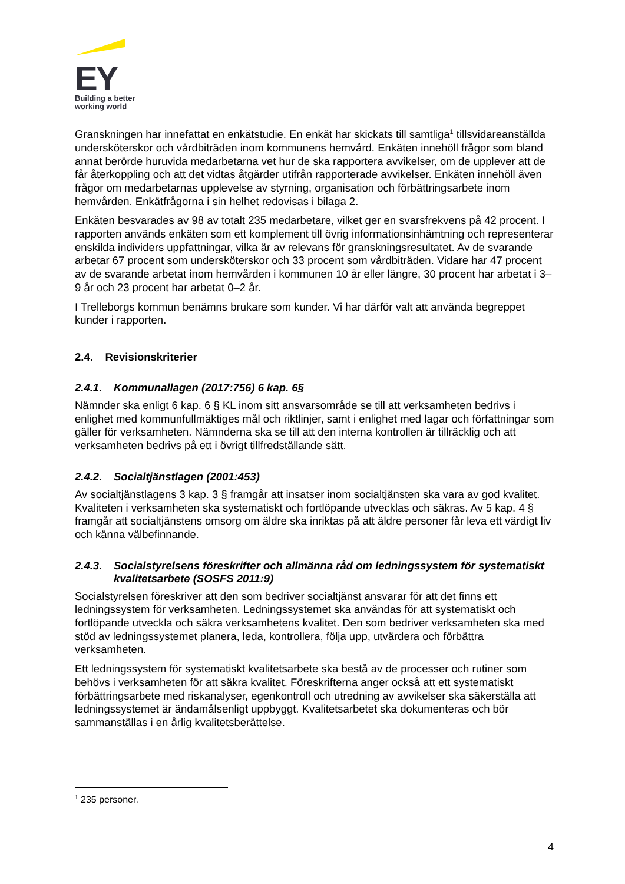EY
Building a better
working world
Granskningen har innefattat en enkätstudie. En enkät har skickats till samtliga<sup>1</sup> tillsvidareanställda undersköterskor och vårdbiträden inom kommunens hemvård. Enkäten innehöll frågor som bland annat berörde huruvida medarbetarna vet hur de ska rapportera avvikelser, om de upplever att de får återkoppling och att det vidtas åtgärder utifrån rapporterade avvikelser. Enkäten innehöll även frågor om medarbetarnas upplevelse av styrning, organisation och förbättringsarbete inom hemvården. Enkätfrågorna i sin helhet redovisas i bilaga 2.
Enkäten besvarades av 98 av totalt 235 medarbetare, vilket ger en svarsfrekvens på 42 procent. I rapporten används enkäten som ett komplement till övrig informationsinhämtning och representerar enskilda individers uppfattningar, vilka är av relevans för granskningsresultatet. Av de svarande arbetar 67 procent som undersköterskor och 33 procent som vårdbiträden. Vidare har 47 procent av de svarande arbetat inom hemvården i kommunen 10 år eller längre, 30 procent har arbetat i 3–9 år och 23 procent har arbetat 0–2 år.
I Trelleborgs kommun benämns brukare som kunder. Vi har därför valt att använda begreppet kunder i rapporten.
2.4. Revisionskriterier
2.4.1. Kommunallagen (2017:756) 6 kap. 6§
Nämnder ska enligt 6 kap. 6 § KL inom sitt ansvarsområde se till att verksamheten bedrivs i enlighet med kommunfullmäktiges mål och riktlinjer, samt i enlighet med lagar och författningar som gäller för verksamheten. Nämnderna ska se till att den interna kontrollen är tillräcklig och att verksamheten bedrivs på ett i övrigt tillfredställande sätt.
2.4.2. Socialtjänstlagen (2001:453)
Av socialtjänstlagens 3 kap. 3 § framgår att insatser inom socialtjänsten ska vara av god kvalitet. Kvaliteten i verksamheten ska systematiskt och fortlöpande utvecklas och säkras. Av 5 kap. 4 § framgår att socialtjänstens omsorg om äldre ska inriktas på att äldre personer får leva ett värdigt liv och känna välbefinnande.
2.4.3. Socialstyrelsens föreskrifter och allmänna råd om ledningssystem för systematiskt kvalitetsarbete (SOSFS 2011:9)
Socialstyrelsen föreskriver att den som bedriver socialtjänst ansvarar för att det finns ett ledningssystem för verksamheten. Ledningssystemet ska användas för att systematiskt och fortlöpande utveckla och säkra verksamhetens kvalitet. Den som bedriver verksamheten ska med stöd av ledningssystemet planera, leda, kontrollera, följa upp, utvärdera och förbättra verksamheten.
Ett ledningssystem för systematiskt kvalitetsarbete ska bestå av de processer och rutiner som behövs i verksamheten för att säkra kvalitet. Föreskrifterna anger också att ett systematiskt förbättringsarbete med riskanalyser, egenkontroll och utredning av avvikelser ska säkerställa att ledningssystemet är ändamålsenligt uppbyggt. Kvalitetsarbetet ska dokumenteras och bör sammanställas i en årlig kvalitetsberättelse.
<sup>1</sup> 235 personer.
4